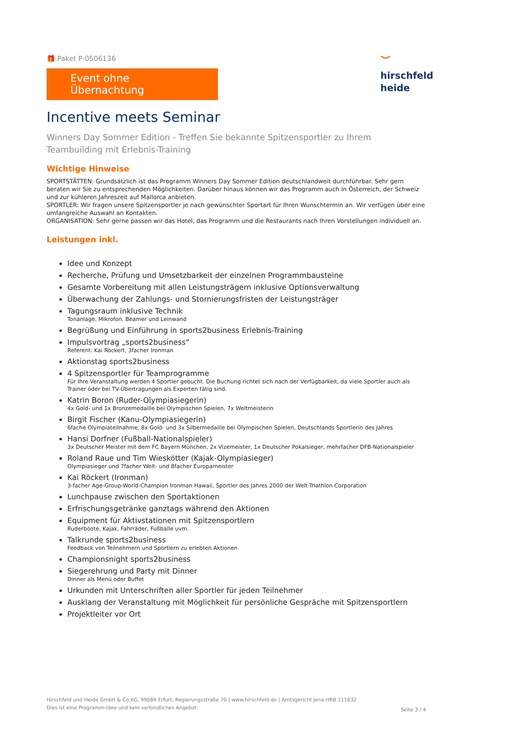🎁 Paket P-0506136
Event ohne Übernachtung
⌣
hirschfeld
heide
Incentive meets Seminar
Winners Day Sommer Edition - Treffen Sie bekannte Spitzensportler zu Ihrem Teambuilding mit Erlebnis-Training
Wichtige Hinweise
SPORTSTÄTTEN: Grundsätzlich ist das Programm Winners Day Sommer Edition deutschlandweit durchführbar. Sehr gern beraten wir Sie zu entsprechenden Möglichkeiten. Darüber hinaus können wir das Programm auch in Österreich, der Schweiz und zur kühleren Jahreszeit auf Mallorca anbieten.
SPORTLER: Wir fragen unsere Spitzensportler je nach gewünschter Sportart für Ihren Wunschtermin an. Wir verfügen über eine umfangreiche Auswahl an Kontakten.
ORGANISATION: Sehr gerne passen wir das Hotel, das Programm und die Restaurants nach Ihren Vorstellungen individuell an.
Leistungen inkl.
Idee und Konzept
Recherche, Prüfung und Umsetzbarkeit der einzelnen Programmbausteine
Gesamte Vorbereitung mit allen Leistungsträgern inklusive Optionsverwaltung
Überwachung der Zahlungs- und Stornierungsfristen der Leistungsträger
Tagungsraum inklusive Technik
Tonanlage, Mikrofon, Beamer und Leinwand
Begrüßung und Einführung in sports2business Erlebnis-Training
Impulsvortrag „sports2business“Referent: Kai Röckert, 3facher Ironman
Aktionstag sports2business
4 Spitzensportler für Teamprogramme
Für Ihre Veranstaltung werden 4 Sportler gebucht. Die Buchung richtet sich nach der Verfügbarkeit, da viele Sportler auch als Trainer oder bei TV-Übertragungen als Experten tätig sind.
Katrin Boron (Ruder-Olympiasiegerin)
4x Gold- und 1x Bronzemedaille bei Olympischen Spielen, 7x Weltmeisterin
Birgit Fischer (Kanu-Olympiasiegerin)
6fache Olympiateilnahme, 8x Gold- und 3x Silbermedaille bei Olympischen Spielen, Deutschlands Sportlerin des Jahres
Hansi Dorfner (Fußball-Nationalspieler)
3x Deutscher Meister mit dem FC Bayern München, 2x Vizemeister, 1x Deutscher Pokalsieger, mehrfacher DFB-Nationalspieler
Roland Raue und Tim Wieskötter (Kajak-Olympiasieger)
Olympiasieger und 7facher Welt- und 8facher Europameister
Kai Röckert (Ironman)
3-facher Age-Group-World-Champion Ironman Hawaii, Sportler des Jahres 2000 der Welt-Triathlon Corporation
Lunchpause zwischen den Sportaktionen
Erfrischungsgetränke ganztags während den Aktionen
Equipment für Aktivstationen mit Spitzensportlern
Ruderboote, Kajak, Fahrräder, Fußbälle uvm.
Talkrunde sports2business
Feedback von Teilnehmern und Sportlern zu erlebten Aktionen
Championsnight sports2business
Siegerehrung und Party mit Dinner
Dinner als Menü oder Buffet
Urkunden mit Unterschriften aller Sportler für jeden Teilnehmer
Ausklang der Veranstaltung mit Möglichkeit für persönliche Gespräche mit Spitzensportlern
Projektleiter vor Ort
Hirschfeld und Heide GmbH & Co.KG, 99084 Erfurt, Regierungsstraße 70 | www.hirschfeld.de | Amtsgericht Jena HRB 111632
Dies ist eine Programm-Idee und kein verbindliches Angebot.
Seite 3 / 4